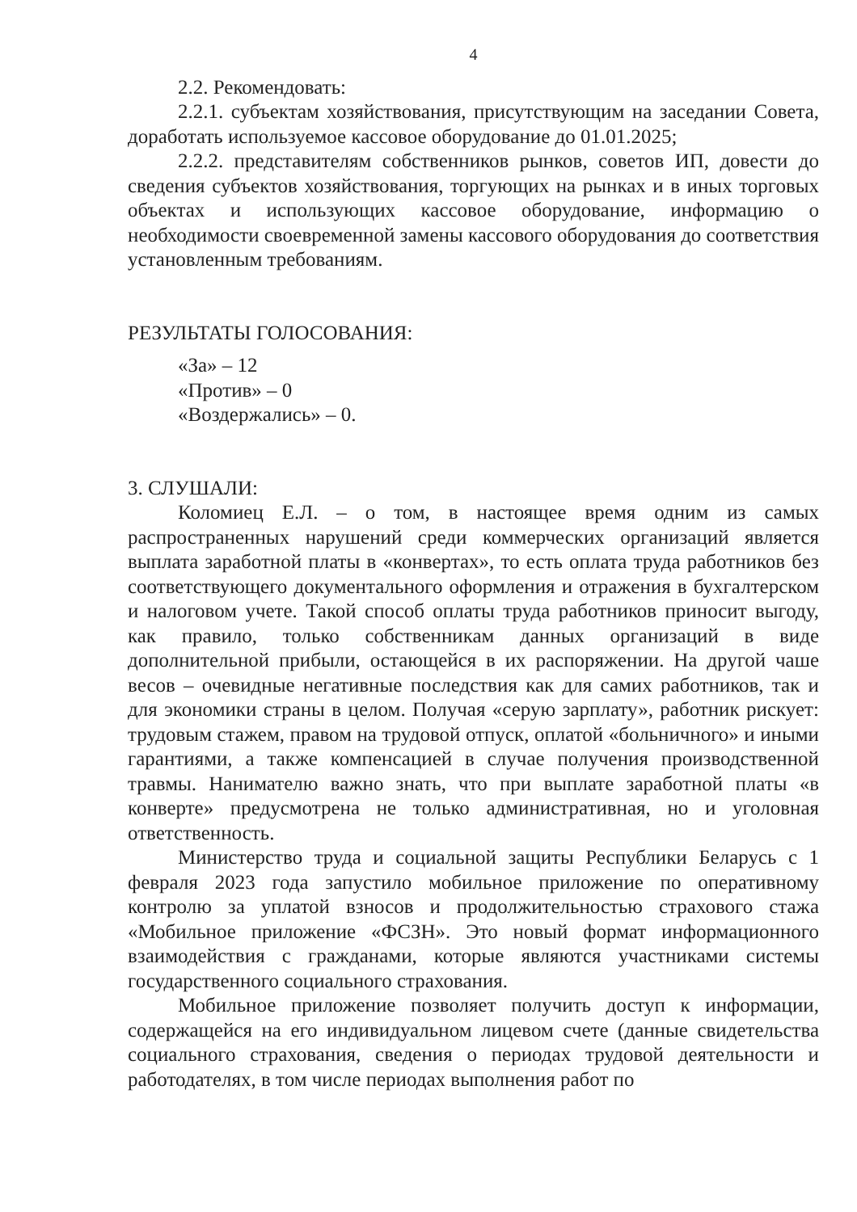4
2.2. Рекомендовать:
2.2.1. субъектам хозяйствования, присутствующим на заседании Совета, доработать используемое кассовое оборудование до 01.01.2025;
2.2.2. представителям собственников рынков, советов ИП, довести до сведения субъектов хозяйствования, торгующих на рынках и в иных торговых объектах и использующих кассовое оборудование, информацию о необходимости своевременной замены кассового оборудования до соответствия установленным требованиям.
РЕЗУЛЬТАТЫ ГОЛОСОВАНИЯ:
«За» – 12
«Против» – 0
«Воздержались» – 0.
3. СЛУШАЛИ:
Коломиец Е.Л. – о том, в настоящее время одним из самых распространенных нарушений среди коммерческих организаций является выплата заработной платы в «конвертах», то есть оплата труда работников без соответствующего документального оформления и отражения в бухгалтерском и налоговом учете. Такой способ оплаты труда работников приносит выгоду, как правило, только собственникам данных организаций в виде дополнительной прибыли, остающейся в их распоряжении. На другой чаше весов – очевидные негативные последствия как для самих работников, так и для экономики страны в целом. Получая «серую зарплату», работник рискует: трудовым стажем, правом на трудовой отпуск, оплатой «больничного» и иными гарантиями, а также компенсацией в случае получения производственной травмы. Нанимателю важно знать, что при выплате заработной платы «в конверте» предусмотрена не только административная, но и уголовная ответственность.
Министерство труда и социальной защиты Республики Беларусь с 1 февраля 2023 года запустило мобильное приложение по оперативному контролю за уплатой взносов и продолжительностью страхового стажа «Мобильное приложение «ФСЗН». Это новый формат информационного взаимодействия с гражданами, которые являются участниками системы государственного социального страхования.
Мобильное приложение позволяет получить доступ к информации, содержащейся на его индивидуальном лицевом счете (данные свидетельства социального страхования, сведения о периодах трудовой деятельности и работодателях, в том числе периодах выполнения работ по